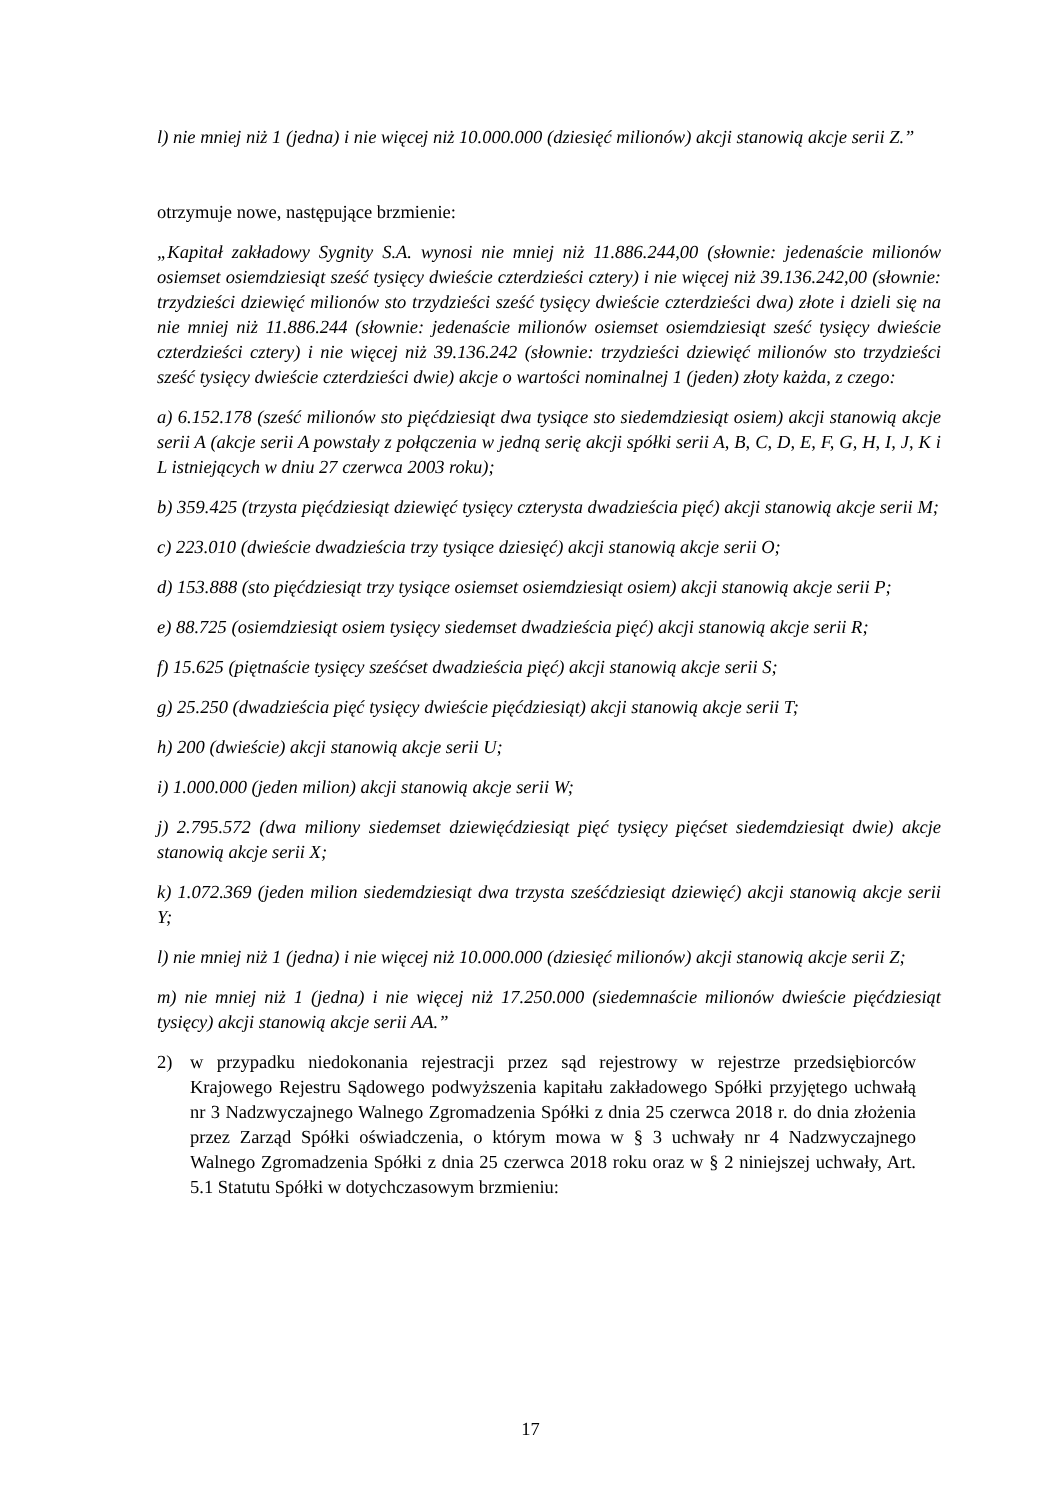l) nie mniej niż 1 (jedna) i nie więcej niż 10.000.000 (dziesięć milionów) akcji stanowią akcje serii Z.”
otrzymuje nowe, następujące brzmienie:
„Kapitał zakładowy Sygnity S.A. wynosi nie mniej niż 11.886.244,00 (słownie: jedenaście milionów osiemset osiemdziesiąt sześć tysięcy dwieście czterdzieści cztery) i nie więcej niż 39.136.242,00 (słownie: trzydzieści dziewięć milionów sto trzydzieści sześć tysięcy dwieście czterdzieści dwa) złote i dzieli się na nie mniej niż 11.886.244 (słownie: jedenaście milionów osiemset osiemdziesiąt sześć tysięcy dwieście czterdzieści cztery) i nie więcej niż 39.136.242 (słownie: trzydzieści dziewięć milionów sto trzydzieści sześć tysięcy dwieście czterdzieści dwie) akcje o wartości nominalnej 1 (jeden) złoty każda, z czego:
a) 6.152.178 (sześć milionów sto pięćdziesiąt dwa tysiące sto siedemdziesiąt osiem) akcji stanowią akcje serii A (akcje serii A powstały z połączenia w jedną serię akcji spółki serii A, B, C, D, E, F, G, H, I, J, K i L istniejących w dniu 27 czerwca 2003 roku);
b) 359.425 (trzysta pięćdziesiąt dziewięć tysięcy czterysta dwadzieścia pięć) akcji stanowią akcje serii M;
c) 223.010 (dwieście dwadzieścia trzy tysiące dziesięć) akcji stanowią akcje serii O;
d) 153.888 (sto pięćdziesiąt trzy tysiące osiemset osiemdziesiąt osiem) akcji stanowią akcje serii P;
e) 88.725 (osiemdziesiąt osiem tysięcy siedemset dwadzieścia pięć) akcji stanowią akcje serii R;
f) 15.625 (piętnaście tysięcy sześćset dwadzieścia pięć) akcji stanowią akcje serii S;
g) 25.250 (dwadzieścia pięć tysięcy dwieście pięćdziesiąt) akcji stanowią akcje serii T;
h) 200 (dwieście) akcji stanowią akcje serii U;
i) 1.000.000 (jeden milion) akcji stanowią akcje serii W;
j) 2.795.572 (dwa miliony siedemset dziewięćdziesiąt pięć tysięcy pięćset siedemdziesiąt dwie) akcje stanowią akcje serii X;
k) 1.072.369 (jeden milion siedemdziesiąt dwa trzysta sześćdziesiąt dziewięć) akcji stanowią akcje serii Y;
l) nie mniej niż 1 (jedna) i nie więcej niż 10.000.000 (dziesięć milionów) akcji stanowią akcje serii Z;
m) nie mniej niż 1 (jedna) i nie więcej niż 17.250.000 (siedemnaście milionów dwieście pięćdziesiąt tysięcy) akcji stanowią akcje serii AA.”
2) w przypadku niedokonania rejestracji przez sąd rejestrowy w rejestrze przedsiębiorców Krajowego Rejestru Sądowego podwyższenia kapitału zakładowego Spółki przyjętego uchwałą nr 3 Nadzwyczajnego Walnego Zgromadzenia Spółki z dnia 25 czerwca 2018 r. do dnia złożenia przez Zarząd Spółki oświadczenia, o którym mowa w § 3 uchwały nr 4 Nadzwyczajnego Walnego Zgromadzenia Spółki z dnia 25 czerwca 2018 roku oraz w § 2 niniejszej uchwały, Art. 5.1 Statutu Spółki w dotychczasowym brzmieniu:
17